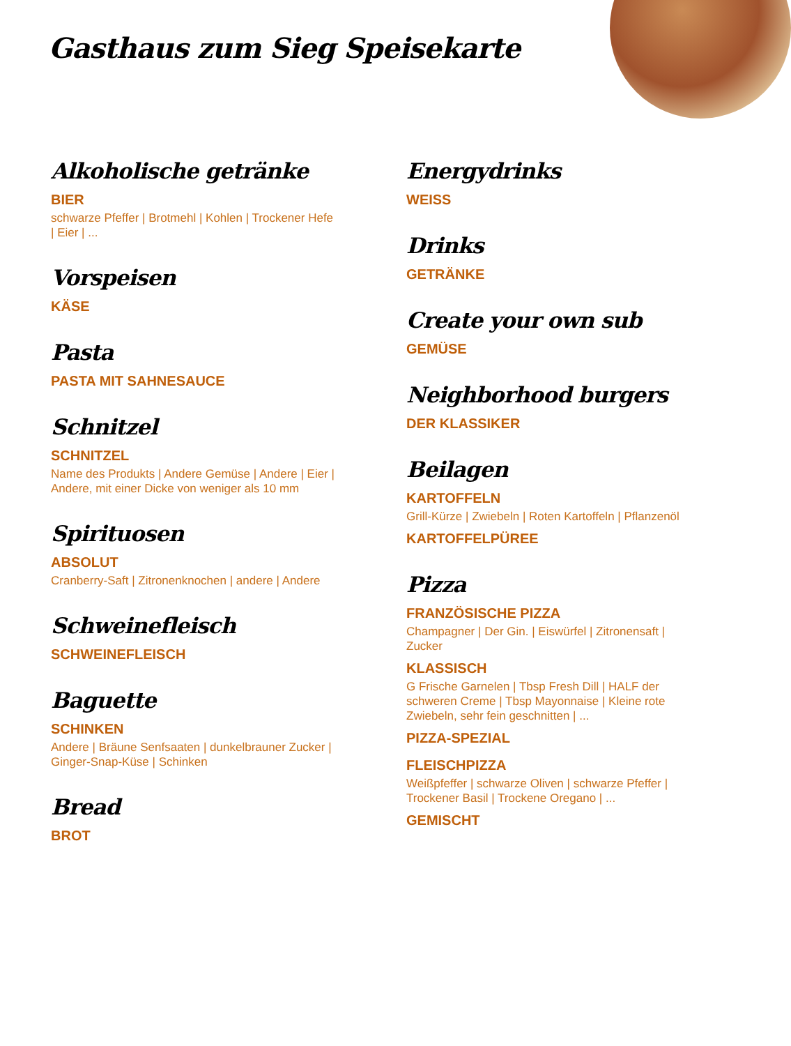Gasthaus zum Sieg Speisekarte
Alkoholische getränke
BIER
schwarze Pfeffer | Brotmehl | Kohlen | Trockener Hefe | Eier | ...
Vorspeisen
KÄSE
Pasta
PASTA MIT SAHNESAUCE
Schnitzel
SCHNITZEL
Name des Produkts | Andere Gemüse | Andere | Eier | Andere, mit einer Dicke von weniger als 10 mm
Spirituosen
ABSOLUT
Cranberry-Saft | Zitronenknochen | andere | Andere
Schweinefleisch
SCHWEINEFLEISCH
Baguette
SCHINKEN
Andere | Bräune Senfsaaten | dunkelbrauner Zucker | Ginger-Snap-Küse | Schinken
Bread
BROT
Energydrinks
WEISS
Drinks
GETRÄNKE
Create your own sub
GEMÜSE
Neighborhood burgers
DER KLASSIKER
Beilagen
KARTOFFELN
Grill-Kürze | Zwiebeln | Roten Kartoffeln | Pflanzenöl
KARTOFFELPÜREE
Pizza
FRANZÖSISCHE PIZZA
Champagner | Der Gin. | Eiswürfel | Zitronensaft | Zucker
KLASSISCH
G Frische Garnelen | Tbsp Fresh Dill | HALF der schweren Creme | Tbsp Mayonnaise | Kleine rote Zwiebeln, sehr fein geschnitten | ...
PIZZA-SPEZIAL
FLEISCHPIZZA
Weißpfeffer | schwarze Oliven | schwarze Pfeffer | Trockener Basil | Trockene Oregano | ...
GEMISCHT